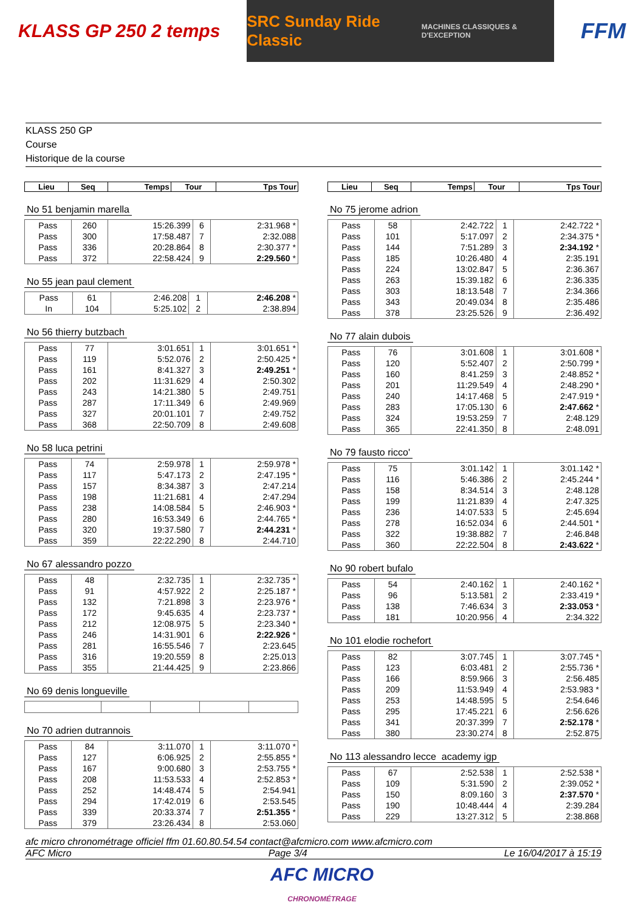KLASS GP 250 2 temps
SRC Sunday Ride Classic
MACHINES CLASSIQUES & D'EXCEPTION
FFM
KLASS 250 GP
Course
Historique de la course
| Lieu | Seq | Temps | Tour | Tps Tour |
| --- | --- | --- | --- | --- |
No 51 benjamin marella
| Pass | 260 | 15:26.399 | 6 | 2:31.968 * |
| Pass | 300 | 17:58.487 | 7 | 2:32.088 |
| Pass | 336 | 20:28.864 | 8 | 2:30.377 * |
| Pass | 372 | 22:58.424 | 9 | 2:29.560 * |
No 55 jean paul clement
| Pass | 61 | 2:46.208 | 1 | 2:46.208 * |
| In | 104 | 5:25.102 | 2 | 2:38.894 |
No 56 thierry butzbach
| Pass | 77 | 3:01.651 | 1 | 3:01.651 * |
| Pass | 119 | 5:52.076 | 2 | 2:50.425 * |
| Pass | 161 | 8:41.327 | 3 | 2:49.251 * |
| Pass | 202 | 11:31.629 | 4 | 2:50.302 |
| Pass | 243 | 14:21.380 | 5 | 2:49.751 |
| Pass | 287 | 17:11.349 | 6 | 2:49.969 |
| Pass | 327 | 20:01.101 | 7 | 2:49.752 |
| Pass | 368 | 22:50.709 | 8 | 2:49.608 |
No 58 luca petrini
| Pass | 74 | 2:59.978 | 1 | 2:59.978 * |
| Pass | 117 | 5:47.173 | 2 | 2:47.195 * |
| Pass | 157 | 8:34.387 | 3 | 2:47.214 |
| Pass | 198 | 11:21.681 | 4 | 2:47.294 |
| Pass | 238 | 14:08.584 | 5 | 2:46.903 * |
| Pass | 280 | 16:53.349 | 6 | 2:44.765 * |
| Pass | 320 | 19:37.580 | 7 | 2:44.231 * |
| Pass | 359 | 22:22.290 | 8 | 2:44.710 |
No 67 alessandro pozzo
| Pass | 48 | 2:32.735 | 1 | 2:32.735 * |
| Pass | 91 | 4:57.922 | 2 | 2:25.187 * |
| Pass | 132 | 7:21.898 | 3 | 2:23.976 * |
| Pass | 172 | 9:45.635 | 4 | 2:23.737 * |
| Pass | 212 | 12:08.975 | 5 | 2:23.340 * |
| Pass | 246 | 14:31.901 | 6 | 2:22.926 * |
| Pass | 281 | 16:55.546 | 7 | 2:23.645 |
| Pass | 316 | 19:20.559 | 8 | 2:25.013 |
| Pass | 355 | 21:44.425 | 9 | 2:23.866 |
No 69 denis longueville No 70 adrien dutrannois
| Pass | 84 | 3:11.070 | 1 | 3:11.070 * |
| Pass | 127 | 6:06.925 | 2 | 2:55.855 * |
| Pass | 167 | 9:00.680 | 3 | 2:53.755 * |
| Pass | 208 | 11:53.533 | 4 | 2:52.853 * |
| Pass | 252 | 14:48.474 | 5 | 2:54.941 |
| Pass | 294 | 17:42.019 | 6 | 2:53.545 |
| Pass | 339 | 20:33.374 | 7 | 2:51.355 * |
| Pass | 379 | 23:26.434 | 8 | 2:53.060 |
| Lieu | Seq | Temps | Tour | Tps Tour |
| --- | --- | --- | --- | --- |
No 75 jerome adrion
| Pass | 58 | 2:42.722 | 1 | 2:42.722 * |
| Pass | 101 | 5:17.097 | 2 | 2:34.375 * |
| Pass | 144 | 7:51.289 | 3 | 2:34.192 * |
| Pass | 185 | 10:26.480 | 4 | 2:35.191 |
| Pass | 224 | 13:02.847 | 5 | 2:36.367 |
| Pass | 263 | 15:39.182 | 6 | 2:36.335 |
| Pass | 303 | 18:13.548 | 7 | 2:34.366 |
| Pass | 343 | 20:49.034 | 8 | 2:35.486 |
| Pass | 378 | 23:25.526 | 9 | 2:36.492 |
No 77 alain dubois
| Pass | 76 | 3:01.608 | 1 | 3:01.608 * |
| Pass | 120 | 5:52.407 | 2 | 2:50.799 * |
| Pass | 160 | 8:41.259 | 3 | 2:48.852 * |
| Pass | 201 | 11:29.549 | 4 | 2:48.290 * |
| Pass | 240 | 14:17.468 | 5 | 2:47.919 * |
| Pass | 283 | 17:05.130 | 6 | 2:47.662 * |
| Pass | 324 | 19:53.259 | 7 | 2:48.129 |
| Pass | 365 | 22:41.350 | 8 | 2:48.091 |
No 79 fausto ricco'
| Pass | 75 | 3:01.142 | 1 | 3:01.142 * |
| Pass | 116 | 5:46.386 | 2 | 2:45.244 * |
| Pass | 158 | 8:34.514 | 3 | 2:48.128 |
| Pass | 199 | 11:21.839 | 4 | 2:47.325 |
| Pass | 236 | 14:07.533 | 5 | 2:45.694 |
| Pass | 278 | 16:52.034 | 6 | 2:44.501 * |
| Pass | 322 | 19:38.882 | 7 | 2:46.848 |
| Pass | 360 | 22:22.504 | 8 | 2:43.622 * |
No 90 robert bufalo
| Pass | 54 | 2:40.162 | 1 | 2:40.162 * |
| Pass | 96 | 5:13.581 | 2 | 2:33.419 * |
| Pass | 138 | 7:46.634 | 3 | 2:33.053 * |
| Pass | 181 | 10:20.956 | 4 | 2:34.322 |
No 101 elodie rochefort
| Pass | 82 | 3:07.745 | 1 | 3:07.745 * |
| Pass | 123 | 6:03.481 | 2 | 2:55.736 * |
| Pass | 166 | 8:59.966 | 3 | 2:56.485 |
| Pass | 209 | 11:53.949 | 4 | 2:53.983 * |
| Pass | 253 | 14:48.595 | 5 | 2:54.646 |
| Pass | 295 | 17:45.221 | 6 | 2:56.626 |
| Pass | 341 | 20:37.399 | 7 | 2:52.178 * |
| Pass | 380 | 23:30.274 | 8 | 2:52.875 |
No 113 alessandro lecce academy igp
| Pass | 67 | 2:52.538 | 1 | 2:52.538 * |
| Pass | 109 | 5:31.590 | 2 | 2:39.052 * |
| Pass | 150 | 8:09.160 | 3 | 2:37.570 * |
| Pass | 190 | 10:48.444 | 4 | 2:39.284 |
| Pass | 229 | 13:27.312 | 5 | 2:38.868 |
afc micro chronométrage officiel ffm 01.60.80.54.54 contact@afcmicro.com www.afcmicro.com
AFC Micro Page 3/4 Le 16/04/2017 à 15:19
AFC MICRO
CHRONOMÉTRAGE